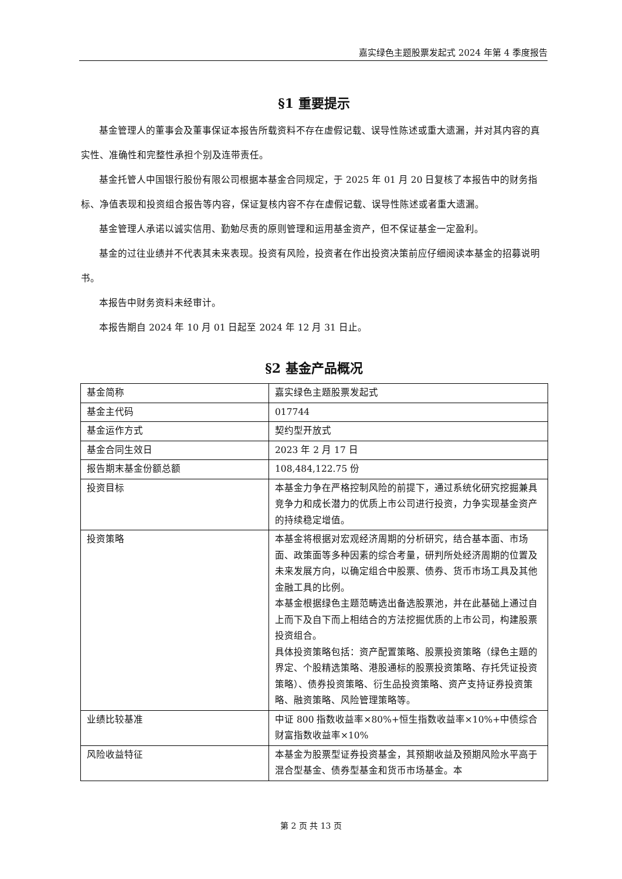嘉实绿色主题股票发起式 2024 年第 4 季度报告
§1 重要提示
基金管理人的董事会及董事保证本报告所载资料不存在虚假记载、误导性陈述或重大遗漏，并对其内容的真实性、准确性和完整性承担个别及连带责任。
基金托管人中国银行股份有限公司根据本基金合同规定，于 2025 年 01 月 20 日复核了本报告中的财务指标、净值表现和投资组合报告等内容，保证复核内容不存在虚假记载、误导性陈述或者重大遗漏。
基金管理人承诺以诚实信用、勤勉尽责的原则管理和运用基金资产，但不保证基金一定盈利。
基金的过往业绩并不代表其未来表现。投资有风险，投资者在作出投资决策前应仔细阅读本基金的招募说明书。
本报告中财务资料未经审计。
本报告期自 2024 年 10 月 01 日起至 2024 年 12 月 31 日止。
§2 基金产品概况
| 基金简称 | 嘉实绿色主题股票发起式 |
| 基金主代码 | 017744 |
| 基金运作方式 | 契约型开放式 |
| 基金合同生效日 | 2023 年 2 月 17 日 |
| 报告期末基金份额总额 | 108,484,122.75 份 |
| 投资目标 | 本基金力争在严格控制风险的前提下，通过系统化研究挖掘兼具竞争力和成长潜力的优质上市公司进行投资，力争实现基金资产的持续稳定增值。 |
| 投资策略 | 本基金将根据对宏观经济周期的分析研究，结合基本面、市场面、政策面等多种因素的综合考量，研判所处经济周期的位置及未来发展方向，以确定组合中股票、债券、货币市场工具及其他金融工具的比例。 本基金根据绿色主题范畴选出备选股票池，并在此基础上通过自上而下及自下而上相结合的方法挖掘优质的上市公司，构建股票投资组合。 具体投资策略包括：资产配置策略、股票投资策略（绿色主题的界定、个股精选策略、港股通标的股票投资策略、存托凭证投资策略）、债券投资策略、衍生品投资策略、资产支持证券投资策略、融资策略、风险管理策略等。 |
| 业绩比较基准 | 中证 800 指数收益率×80%+恒生指数收益率×10%+中债综合财富指数收益率×10% |
| 风险收益特征 | 本基金为股票型证券投资基金，其预期收益及预期风险水平高于混合型基金、债券型基金和货币市场基金。本 |
第 2 页 共 13 页